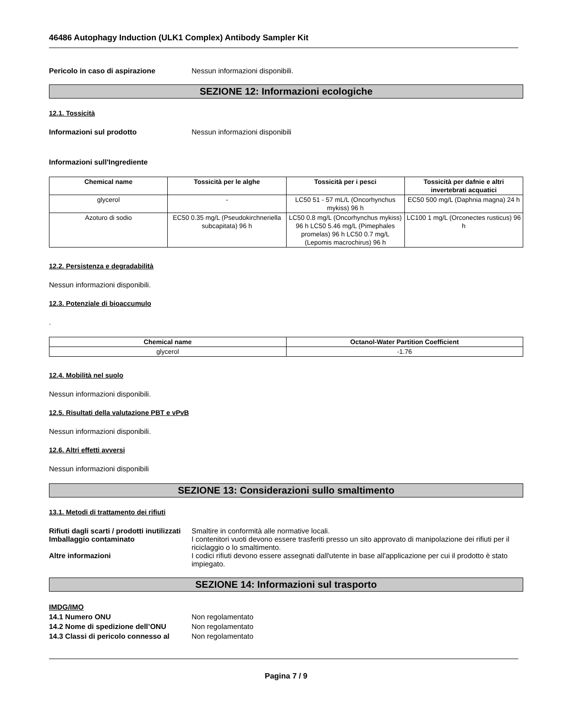46486 Autophagy Induction (ULK1 Complex) Antibody Sampler Kit
Pericolo in caso di aspirazione Nessun informazioni disponibili.
SEZIONE 12: Informazioni ecologiche
12.1. Tossicità
Informazioni sul prodotto Nessun informazioni disponibili
Informazioni sull'Ingrediente
| Chemical name | Tossicità per le alghe | Tossicità per i pesci | Tossicità per dafnie e altri invertebrati acquatici |
| --- | --- | --- | --- |
| glycerol | - | LC50 51 - 57 mL/L (Oncorhynchus mykiss) 96 h | EC50 500 mg/L (Daphnia magna) 24 h |
| Azoturo di sodio | EC50 0.35 mg/L (Pseudokirchneriella subcapitata) 96 h | LC50 0.8 mg/L (Oncorhynchus mykiss) 96 h LC50 5.46 mg/L (Pimephales promelas) 96 h LC50 0.7 mg/L (Lepomis macrochirus) 96 h | LC100 1 mg/L (Orconectes rusticus) 96 h |
12.2. Persistenza e degradabilità
Nessun informazioni disponibili.
12.3. Potenziale di bioaccumulo
.
| Chemical name | Octanol-Water Partition Coefficient |
| --- | --- |
| glycerol | -1.76 |
12.4. Mobilità nel suolo
Nessun informazioni disponibili.
12.5. Risultati della valutazione PBT e vPvB
Nessun informazioni disponibili.
12.6. Altri effetti avversi
Nessun informazioni disponibili
SEZIONE 13: Considerazioni sullo smaltimento
13.1. Metodi di trattamento dei rifiuti
Rifiuti dagli scarti / prodotti inutilizzati
Smaltire in conformità alle normative locali.
Imballaggio contaminato I contenitori vuoti devono essere trasferiti presso un sito approvato di manipolazione dei rifiuti per il riciclaggio o lo smaltimento.
Altre informazioni I codici rifiuti devono essere assegnati dall'utente in base all'applicazione per cui il prodotto è stato impiegato.
SEZIONE 14: Informazioni sul trasporto
IMDG/IMO
14.1 Numero ONU Non regolamentato
14.2 Nome di spedizione dell’ONU Non regolamentato
14.3 Classi di pericolo connesso al
Non regolamentato
Pagina 7 / 9